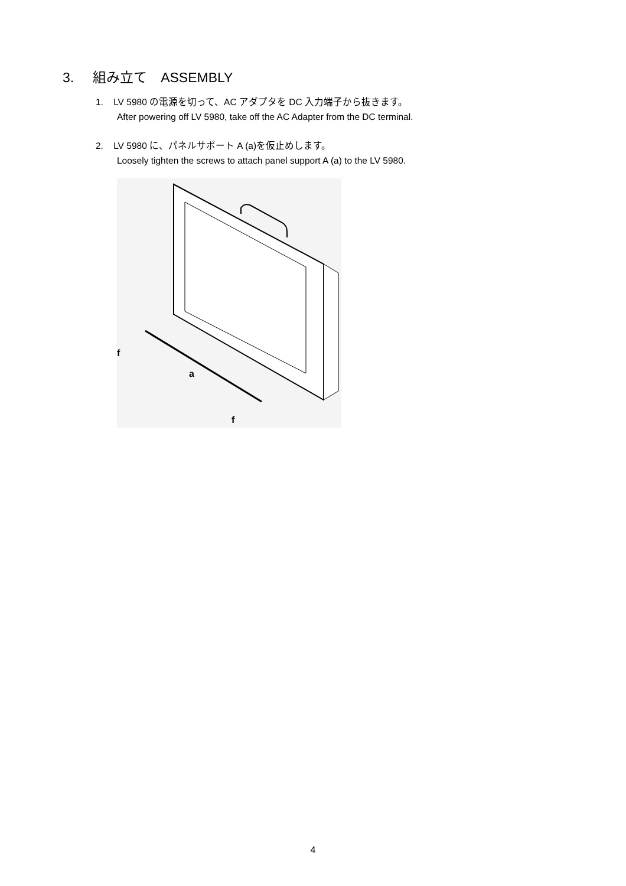3. 組み立て　ASSEMBLY
1. LV 5980 の電源を切って、AC アダプタを DC 入力端子から抜きます。
After powering off LV 5980, take off the AC Adapter from the DC terminal.
2. LV 5980 に、パネルサポート A (a)を仮止めします。
Loosely tighten the screws to attach panel support A (a) to the LV 5980.
f
a
f
4